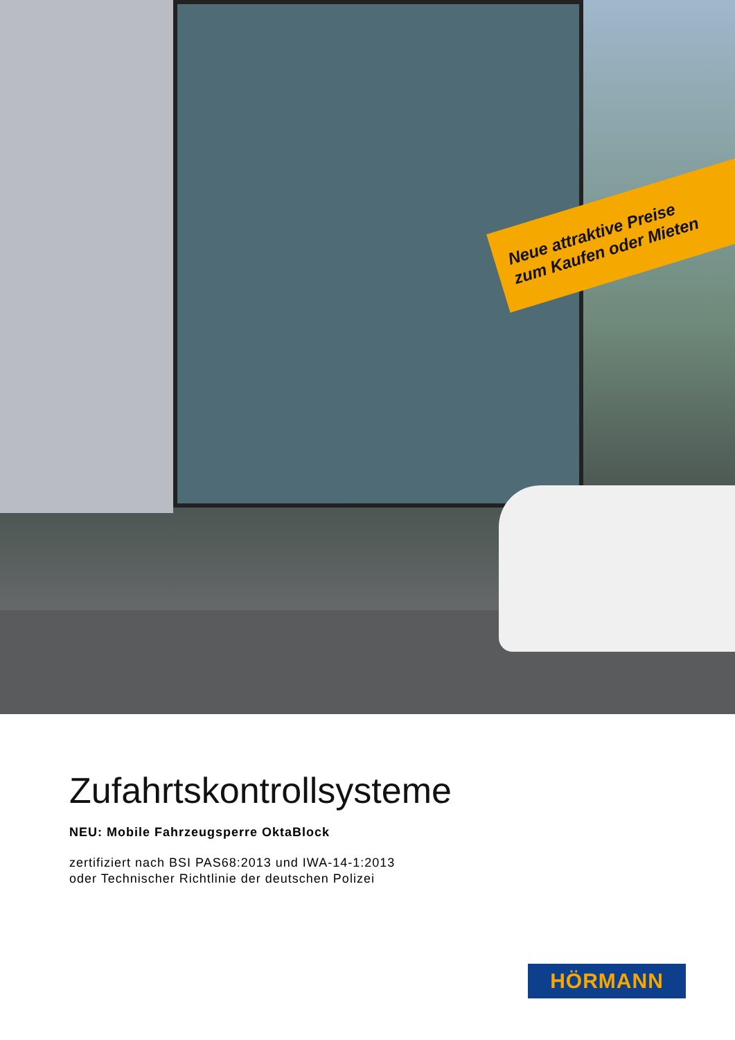Neue attraktive Preise
zum Kaufen oder Mieten
Zufahrtskontrollsysteme
NEU: Mobile Fahrzeugsperre OktaBlock
zertifiziert nach BSI PAS68:2013 und IWA-14-1:2013
oder Technischer Richtlinie der deutschen Polizei
HÖRMANN